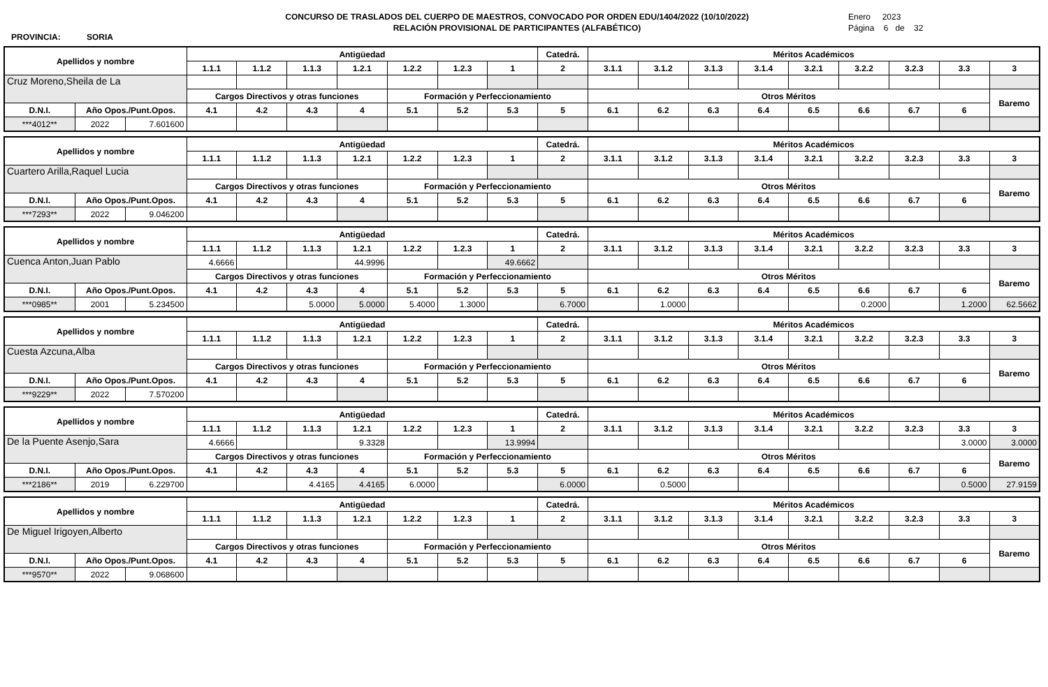PROVINCIA: SORIA
CONCURSO DE TRASLADOS DEL CUERPO DE MAESTROS, CONVOCADO POR ORDEN EDU/1404/2022 (10/10/2022)
RELACIÓN PROVISIONAL DE PARTICIPANTES (ALFABÉTICO)
Enero 2023
Página 6 de 32
| Apellidos y nombre | | | Antigüedad | | | | | | | Catedrá. | Méritos Académicos | | | | | | | | |
| --- | --- | --- | --- | --- | --- | --- | --- | --- | --- | --- | --- | --- | --- | --- | --- | --- | --- | --- | --- |
| | | | 1.1.1 | 1.1.2 | 1.1.3 | 1.2.1 | 1.2.2 | 1.2.3 | 1 | 2 | 3.1.1 | 3.1.2 | 3.1.3 | 3.1.4 | 3.2.1 | 3.2.2 | 3.2.3 | 3.3 | 3 |
| Cruz Moreno,Sheila de La | | | | | | | | | | | | | | | | | | | |
| | | | Cargos Directivos y otras funciones | | | | Formación y Perfeccionamiento | | | | Otros Méritos | | | | | | | | Baremo |
| D.N.I. | Año Opos./Punt.Opos. | | 4.1 | 4.2 | 4.3 | 4 | 5.1 | 5.2 | 5.3 | 5 | 6.1 | 6.2 | 6.3 | 6.4 | 6.5 | 6.6 | 6.7 | 6 | |
| ***4012** | 2022 | 7.601600 | | | | | | | | | | | | | | | | | |
| Apellidos y nombre | | | Antigüedad | | | | | | | Catedrá. | Méritos Académicos | | | | | | | | |
| --- | --- | --- | --- | --- | --- | --- | --- | --- | --- | --- | --- | --- | --- | --- | --- | --- | --- | --- | --- |
| | | | 1.1.1 | 1.1.2 | 1.1.3 | 1.2.1 | 1.2.2 | 1.2.3 | 1 | 2 | 3.1.1 | 3.1.2 | 3.1.3 | 3.1.4 | 3.2.1 | 3.2.2 | 3.2.3 | 3.3 | 3 |
| Cuartero Arilla,Raquel Lucia | | | | | | | | | | | | | | | | | | | |
| | | | Cargos Directivos y otras funciones | | | | Formación y Perfeccionamiento | | | | Otros Méritos | | | | | | | | Baremo |
| D.N.I. | Año Opos./Punt.Opos. | | 4.1 | 4.2 | 4.3 | 4 | 5.1 | 5.2 | 5.3 | 5 | 6.1 | 6.2 | 6.3 | 6.4 | 6.5 | 6.6 | 6.7 | 6 | |
| ***7293** | 2022 | 9.046200 | | | | | | | | | | | | | | | | | |
| Apellidos y nombre | | | Antigüedad | | | | | | | Catedrá. | Méritos Académicos | | | | | | | | |
| --- | --- | --- | --- | --- | --- | --- | --- | --- | --- | --- | --- | --- | --- | --- | --- | --- | --- | --- | --- |
| | | | 1.1.1 | 1.1.2 | 1.1.3 | 1.2.1 | 1.2.2 | 1.2.3 | 1 | 2 | 3.1.1 | 3.1.2 | 3.1.3 | 3.1.4 | 3.2.1 | 3.2.2 | 3.2.3 | 3.3 | 3 |
| Cuenca Anton,Juan Pablo | | | 4.6666 | | | 44.9996 | | | 49.6662 | | | | | | | | | | |
| | | | Cargos Directivos y otras funciones | | | | Formación y Perfeccionamiento | | | | Otros Méritos | | | | | | | | Baremo |
| D.N.I. | Año Opos./Punt.Opos. | | 4.1 | 4.2 | 4.3 | 4 | 5.1 | 5.2 | 5.3 | 5 | 6.1 | 6.2 | 6.3 | 6.4 | 6.5 | 6.6 | 6.7 | 6 | |
| ***0985** | 2001 | 5.234500 | | | 5.0000 | 5.0000 | 5.4000 | 1.3000 | | 6.7000 | | 1.0000 | | | | 0.2000 | | 1.2000 | 62.5662 |
| Apellidos y nombre | | | Antigüedad | | | | | | | Catedrá. | Méritos Académicos | | | | | | | | |
| --- | --- | --- | --- | --- | --- | --- | --- | --- | --- | --- | --- | --- | --- | --- | --- | --- | --- | --- | --- |
| | | | 1.1.1 | 1.1.2 | 1.1.3 | 1.2.1 | 1.2.2 | 1.2.3 | 1 | 2 | 3.1.1 | 3.1.2 | 3.1.3 | 3.1.4 | 3.2.1 | 3.2.2 | 3.2.3 | 3.3 | 3 |
| Cuesta Azcuna,Alba | | | | | | | | | | | | | | | | | | | |
| | | | Cargos Directivos y otras funciones | | | | Formación y Perfeccionamiento | | | | Otros Méritos | | | | | | | | Baremo |
| D.N.I. | Año Opos./Punt.Opos. | | 4.1 | 4.2 | 4.3 | 4 | 5.1 | 5.2 | 5.3 | 5 | 6.1 | 6.2 | 6.3 | 6.4 | 6.5 | 6.6 | 6.7 | 6 | |
| ***9229** | 2022 | 7.570200 | | | | | | | | | | | | | | | | | |
| Apellidos y nombre | | | Antigüedad | | | | | | | Catedrá. | Méritos Académicos | | | | | | | | |
| --- | --- | --- | --- | --- | --- | --- | --- | --- | --- | --- | --- | --- | --- | --- | --- | --- | --- | --- | --- |
| | | | 1.1.1 | 1.1.2 | 1.1.3 | 1.2.1 | 1.2.2 | 1.2.3 | 1 | 2 | 3.1.1 | 3.1.2 | 3.1.3 | 3.1.4 | 3.2.1 | 3.2.2 | 3.2.3 | 3.3 | 3 |
| De la Puente Asenjo,Sara | | | 4.6666 | | | 9.3328 | | | 13.9994 | | | | | | | | | 3.0000 | 3.0000 |
| | | | Cargos Directivos y otras funciones | | | | Formación y Perfeccionamiento | | | | Otros Méritos | | | | | | | | Baremo |
| D.N.I. | Año Opos./Punt.Opos. | | 4.1 | 4.2 | 4.3 | 4 | 5.1 | 5.2 | 5.3 | 5 | 6.1 | 6.2 | 6.3 | 6.4 | 6.5 | 6.6 | 6.7 | 6 | |
| ***2186** | 2019 | 6.229700 | | | 4.4165 | 4.4165 | 6.0000 | | | 6.0000 | | 0.5000 | | | | | | 0.5000 | 27.9159 |
| Apellidos y nombre | | | Antigüedad | | | | | | | Catedrá. | Méritos Académicos | | | | | | | | |
| --- | --- | --- | --- | --- | --- | --- | --- | --- | --- | --- | --- | --- | --- | --- | --- | --- | --- | --- | --- |
| | | | 1.1.1 | 1.1.2 | 1.1.3 | 1.2.1 | 1.2.2 | 1.2.3 | 1 | 2 | 3.1.1 | 3.1.2 | 3.1.3 | 3.1.4 | 3.2.1 | 3.2.2 | 3.2.3 | 3.3 | 3 |
| De Miguel Irigoyen,Alberto | | | | | | | | | | | | | | | | | | | |
| | | | Cargos Directivos y otras funciones | | | | Formación y Perfeccionamiento | | | | Otros Méritos | | | | | | | | Baremo |
| D.N.I. | Año Opos./Punt.Opos. | | 4.1 | 4.2 | 4.3 | 4 | 5.1 | 5.2 | 5.3 | 5 | 6.1 | 6.2 | 6.3 | 6.4 | 6.5 | 6.6 | 6.7 | 6 | |
| ***9570** | 2022 | 9.068600 | | | | | | | | | | | | | | | | | |